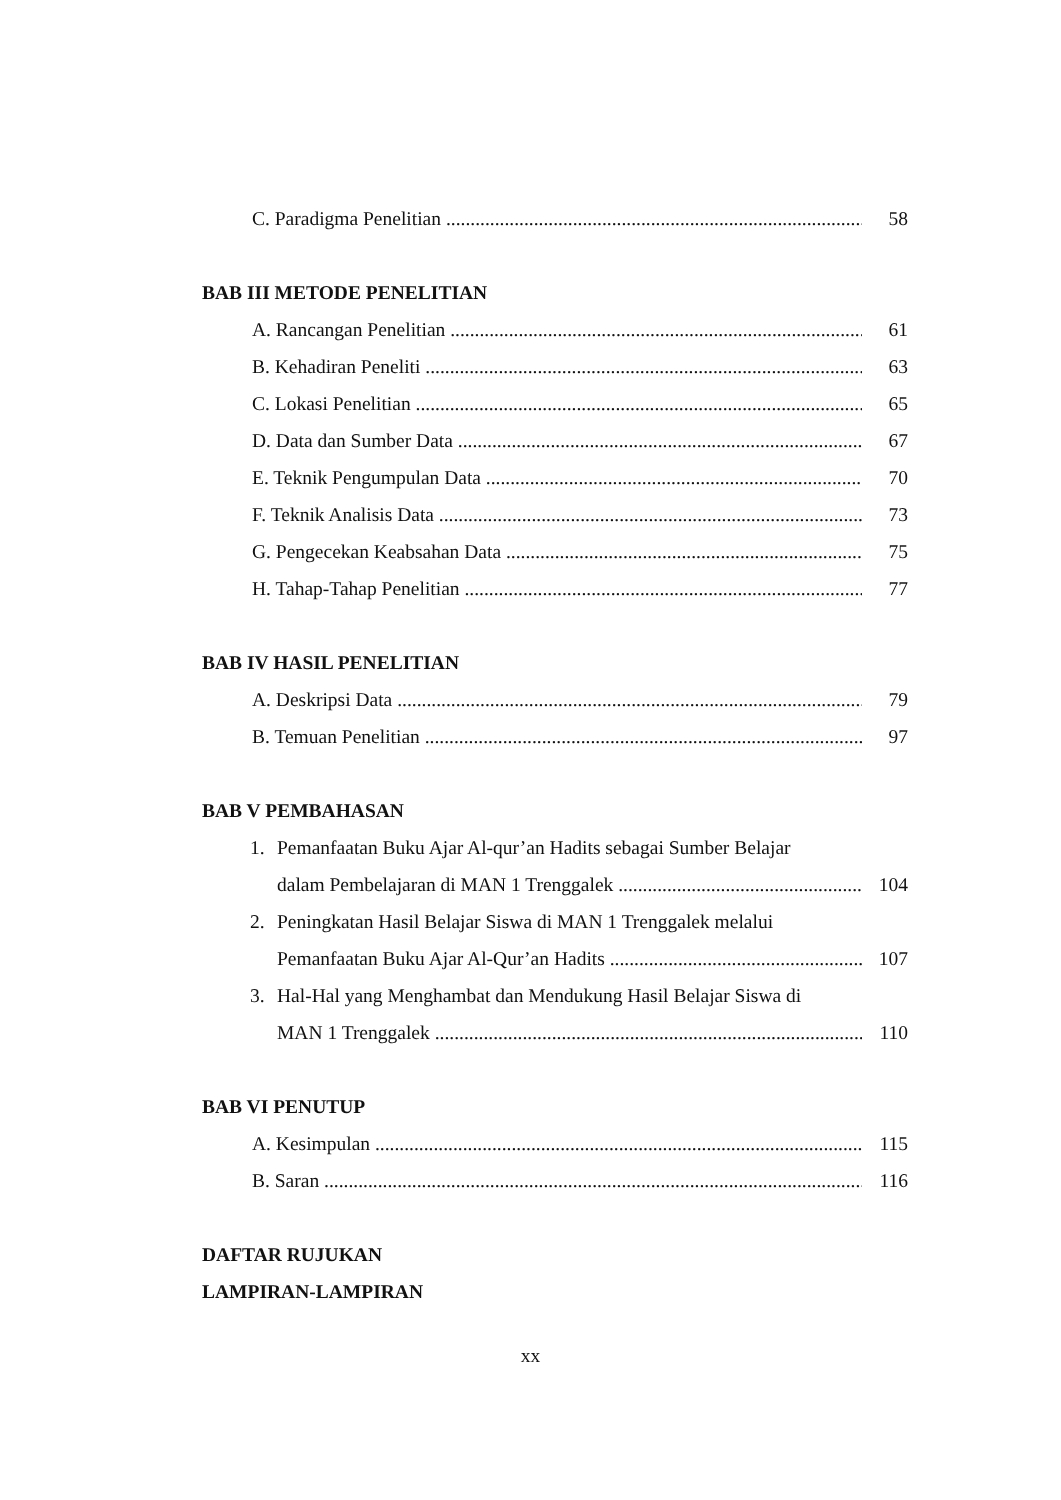C. Paradigma Penelitian 58
BAB III METODE PENELITIAN
A. Rancangan Penelitian 61
B. Kehadiran Peneliti 63
C. Lokasi Penelitian 65
D. Data dan Sumber Data 67
E. Teknik Pengumpulan Data 70
F. Teknik Analisis Data 73
G. Pengecekan Keabsahan Data 75
H. Tahap-Tahap Penelitian 77
BAB IV HASIL PENELITIAN
A. Deskripsi Data 79
B. Temuan Penelitian 97
BAB V PEMBAHASAN
1. Pemanfaatan Buku Ajar Al-qur’an Hadits sebagai Sumber Belajar
dalam Pembelajaran di MAN 1 Trenggalek 104
2. Peningkatan Hasil Belajar Siswa di MAN 1 Trenggalek melalui
Pemanfaatan Buku Ajar Al-Qur’an Hadits 107
3. Hal-Hal yang Menghambat dan Mendukung Hasil Belajar Siswa di
MAN 1 Trenggalek 110
BAB VI PENUTUP
A. Kesimpulan 115
B. Saran 116
DAFTAR RUJUKAN
LAMPIRAN-LAMPIRAN
xx